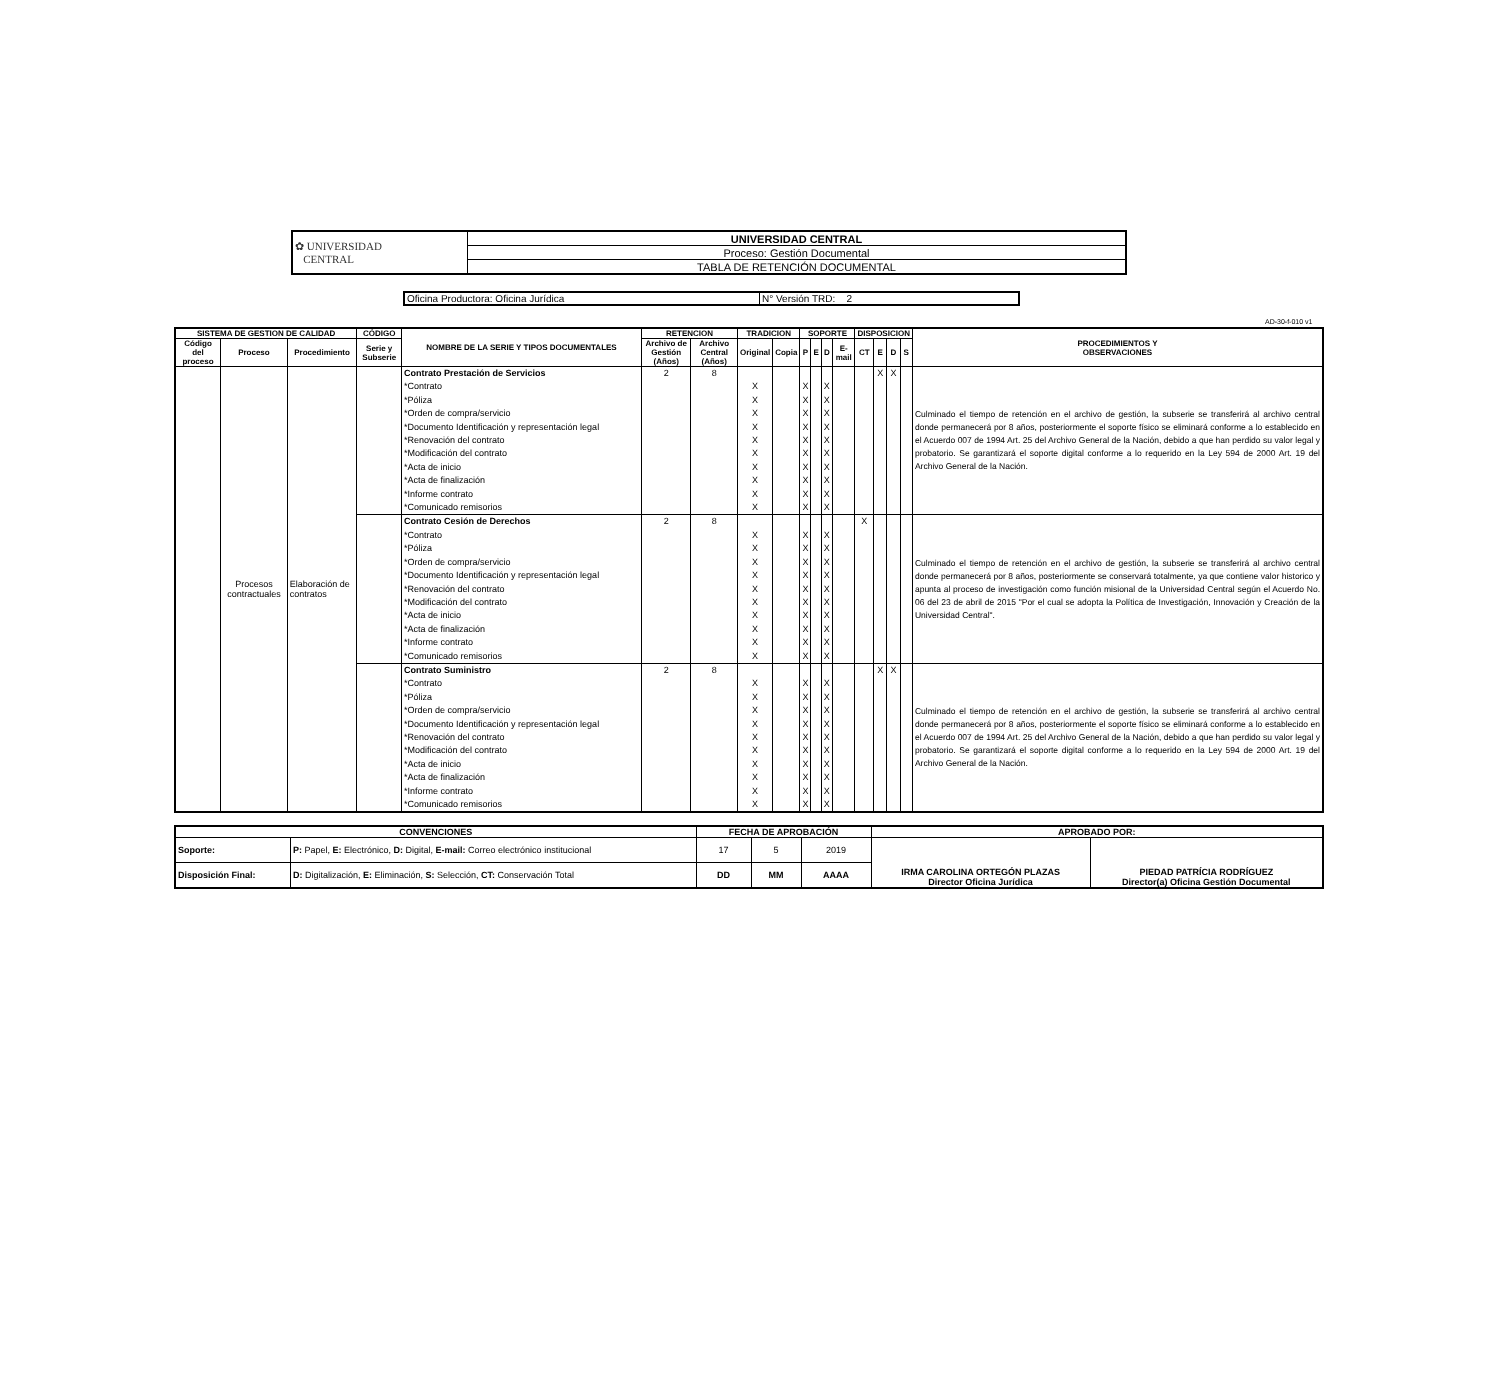| ✿ UNIVERSIDAD CENTRAL | UNIVERSIDAD CENTRAL |
| | Proceso: Gestión Documental |
| | TABLA DE RETENCIÓN DOCUMENTAL |
| Oficina Productora: Oficina Jurídica | N° Versión TRD: 2 |
AD-30-f-010 v1
| SISTEMA DE GESTION DE CALIDAD | | | CÓDIGO | NOMBRE DE LA SERIE Y TIPOS DOCUMENTALES | RETENCION | | TRADICION | | SOPORTE | | | | DISPOSICION | | | | PROCEDIMIENTOS Y OBSERVACIONES |
| --- | --- | --- | --- | --- | --- | --- | --- | --- | --- | --- | --- | --- | --- | --- | --- | --- | --- |
| Código del proceso | Proceso | Procedimiento | Serie y Subserie | | Archivo de Gestión (Años) | Archivo Central (Años) | Original | Copia | P | E | D | E-mail | CT | E | D | S | |
| | Procesos contractuales | Elaboración de contratos | | Contrato Prestación de Servicios *Contrato *Póliza *Orden de compra/servicio *Documento Identificación y representación legal *Renovación del contrato *Modificación del contrato *Acta de inicio *Acta de finalización *Informe contrato *Comunicado remisorios | 2 | 8 | X X X X X X X X X X | | X X X X X X X X X X | | X X X X X X X X X X | | | X | X | | Culminado el tiempo de retención en el archivo de gestión, la subserie se transferirá al archivo central donde permanecerá por 8 años, posteriormente el soporte físico se eliminará conforme a lo establecido en el Acuerdo 007 de 1994 Art. 25 del Archivo General de la Nación, debido a que han perdido su valor legal y probatorio. Se garantizará el soporte digital conforme a lo requerido en la Ley 594 de 2000 Art. 19 del Archivo General de la Nación. |
| | | | | Contrato Cesión de Derechos *Contrato *Póliza *Orden de compra/servicio *Documento Identificación y representación legal *Renovación del contrato *Modificación del contrato *Acta de inicio *Acta de finalización *Informe contrato *Comunicado remisorios | 2 | 8 | X X X X X X X X X X | | X X X X X X X X X X | | X X X X X X X X X X | | X | | | | Culminado el tiempo de retención en el archivo de gestión, la subserie se transferirá al archivo central donde permanecerá por 8 años, posteriormente se conservará totalmente, ya que contiene valor historico y apunta al proceso de investigación como función misional de la Universidad Central según el Acuerdo No. 06 del 23 de abril de 2015 "Por el cual se adopta la Política de Investigación, Innovación y Creación de la Universidad Central". |
| | | | | Contrato Suministro *Contrato *Póliza *Orden de compra/servicio *Documento Identificación y representación legal *Renovación del contrato *Modificación del contrato *Acta de inicio *Acta de finalización *Informe contrato *Comunicado remisorios | 2 | 8 | X X X X X X X X X X | | X X X X X X X X X X | | X X X X X X X X X X | | | X | X | | Culminado el tiempo de retención en el archivo de gestión, la subserie se transferirá al archivo central donde permanecerá por 8 años, posteriormente el soporte físico se eliminará conforme a lo establecido en el Acuerdo 007 de 1994 Art. 25 del Archivo General de la Nación, debido a que han perdido su valor legal y probatorio. Se garantizará el soporte digital conforme a lo requerido en la Ley 594 de 2000 Art. 19 del Archivo General de la Nación. |
| CONVENCIONES | | FECHA DE APROBACIÓN | | | APROBADO POR: | |
| --- | --- | --- | --- | --- | --- | --- |
| Soporte: | P: Papel, E: Electrónico, D: Digital, E-mail: Correo electrónico institucional | 17 | 5 | 2019 | IRMA CAROLINA ORTEGÓN PLAZAS Director Oficina Jurídica | PIEDAD PATRÍCIA RODRÍGUEZ Director(a) Oficina Gestión Documental |
| Disposición Final: | D: Digitalización, E: Eliminación, S: Selección, CT: Conservación Total | DD | MM | AAAA | | |